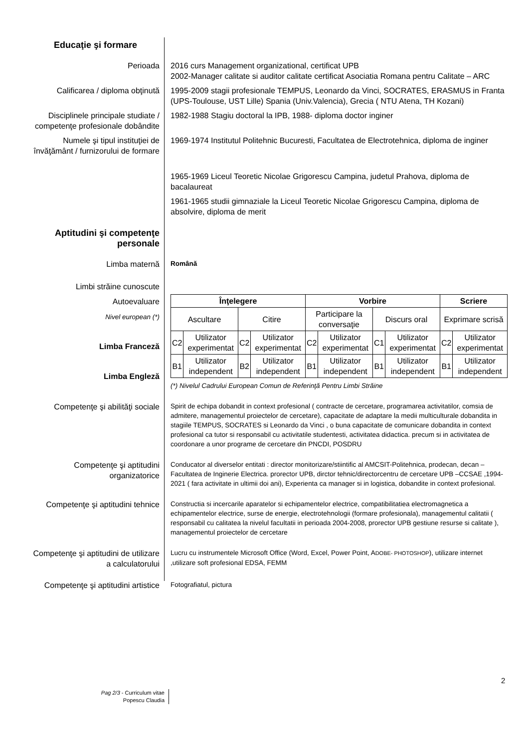Educaţie şi formare
Perioada 2016 curs Management organizational, certificat UPB
2002-Manager calitate si auditor calitate certificat Asociatia Romana pentru Calitate – ARC
Calificarea / diploma obţinută
1995-2009 stagii profesionale TEMPUS, Leonardo da Vinci, SOCRATES, ERASMUS in Franta (UPS-Toulouse, UST Lille) Spania (Univ.Valencia), Grecia ( NTU Atena, TH Kozani)
Disciplinele principale studiate / competenţe profesionale dobândite
1982-1988 Stagiu doctoral la IPB, 1988- diploma doctor inginer
Numele şi tipul instituţiei de învăţământ / furnizorului de formare
1969-1974 Institutul Politehnic Bucuresti, Facultatea de Electrotehnica, diploma de inginer
1965-1969 Liceul Teoretic Nicolae Grigorescu Campina, judetul Prahova, diploma de bacalaureat
1961-1965 studii gimnaziale la Liceul Teoretic Nicolae Grigorescu Campina, diploma de absolvire, diploma de merit
Aptitudini şi competenţe personale
Limba maternă
Română
Limbi străine cunoscute
Autoevaluare
Nivel european (*)
Limba Franceză
Limba Engleză
| Înţelegere | | | | Vorbire | | | | Scriere | |
| --- | --- | --- | --- | --- | --- | --- | --- | --- | --- |
| Ascultare | | Citire | | Participare la conversaţie | | Discurs oral | | Exprimare scrisă | |
| C2 | Utilizator experimentat | C2 | Utilizator experimentat | C2 | Utilizator experimentat | C1 | Utilizator experimentat | C2 | Utilizator experimentat |
| B1 | Utilizator independent | B2 | Utilizator independent | B1 | Utilizator independent | B1 | Utilizator independent | B1 | Utilizator independent |
(*) Nivelul Cadrului European Comun de Referinţă Pentru Limbi Străine
Competenţe şi abilităţi sociale
Spirit de echipa dobandit in context profesional ( contracte de cercetare, programarea activitatilor, comsia de admitere, managementul proiectelor de cercetare), capacitate de adaptare la medii multiculturale dobandita in stagiile TEMPUS, SOCRATES si Leonardo da Vinci , o buna capacitate de comunicare dobandita in context profesional ca tutor si responsabil cu activitatile studentesti, activitatea didactica. precum si in activitatea de coordonare a unor programe de cercetare din PNCDI, POSDRU
Competenţe şi aptitudini organizatorice
Conducator al diverselor entitati : director monitorizare/stiintific al AMCSIT-Politehnica, prodecan, decan –Facultatea de Inginerie Electrica. prorector UPB, dirctor tehnic/directorcentru de cercetare UPB –CCSAE ,1994- 2021 ( fara activitate in ultimii doi ani), Experienta ca manager si in logistica, dobandite in context profesional.
Competenţe şi aptitudini tehnice
Constructia si incercarile aparatelor si echipamentelor electrice, compatibilitatiea electromagnetica a echipamentelor electrice, surse de energie, electrotehnologii (formare profesionala), managementul calitatii ( responsabil cu calitatea la nivelul facultatii in perioada 2004-2008, prorector UPB gestiune resurse si calitate ), managementul proiectelor de cercetare
Competenţe şi aptitudini de utilizare a calculatorului
Lucru cu instrumentele Microsoft Office (Word, Excel, Power Point, ADOBE- PHOTOSHOP), utilizare internet ,utilizare soft profesional EDSA, FEMM
Competenţe şi aptitudini artistice
Fotografiatul, pictura
2
Pag 2/3 - Curriculum vitae
Popescu Claudia